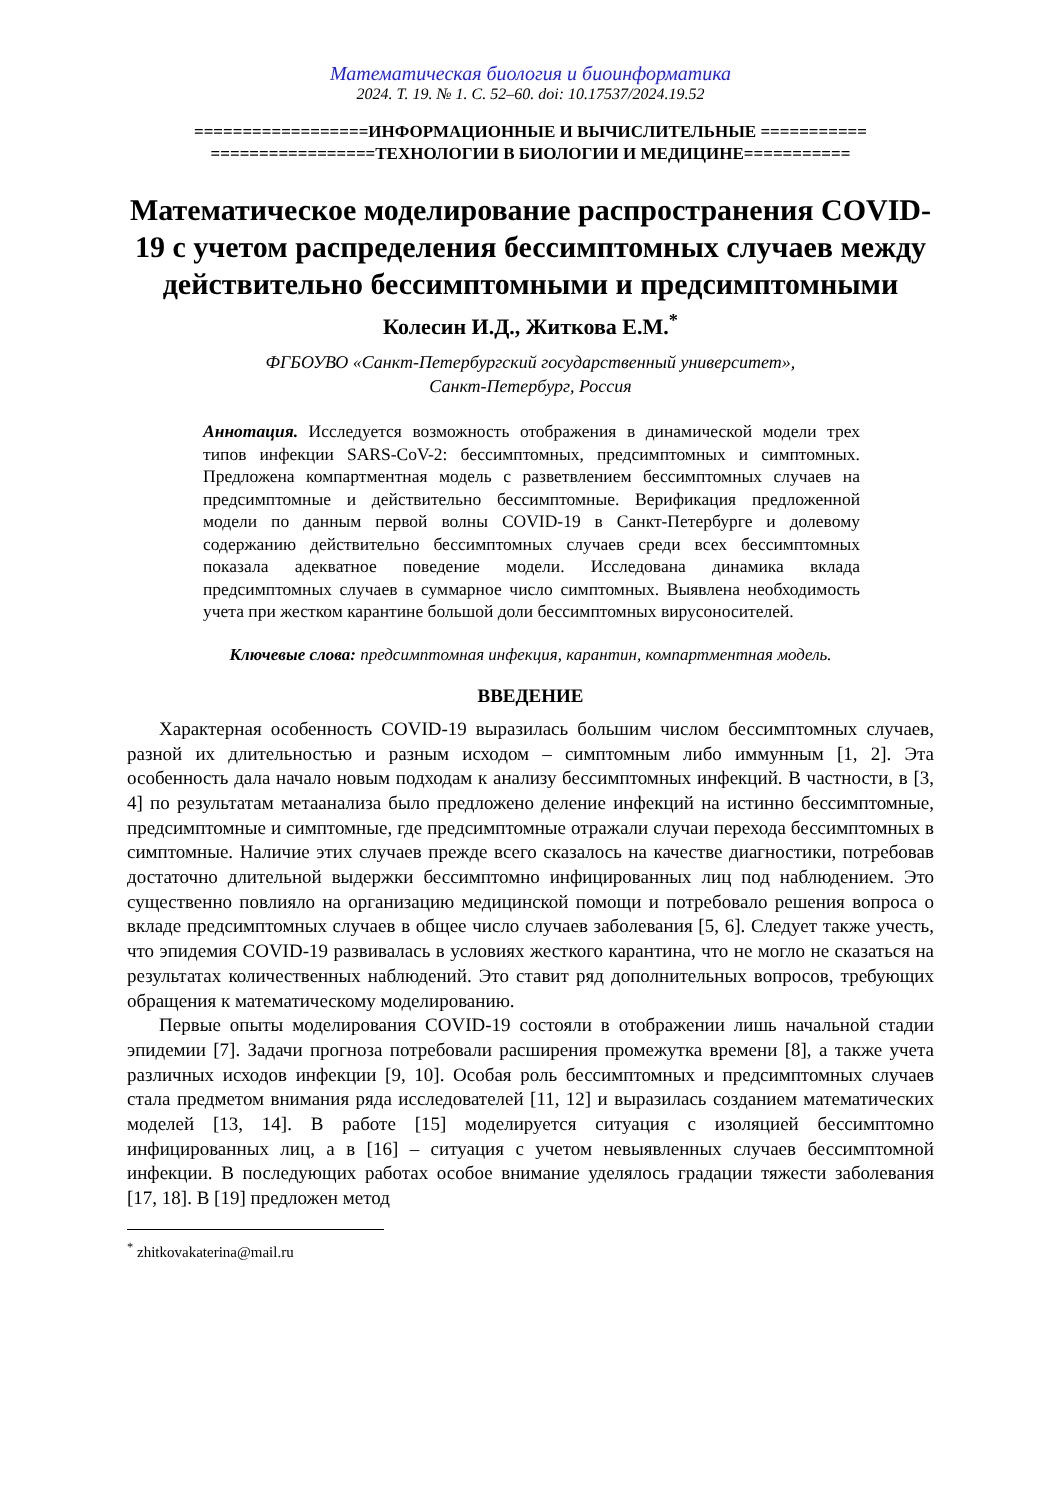Математическая биология и биоинформатика
2024. Т. 19. № 1. С. 52–60. doi: 10.17537/2024.19.52
==================ИНФОРМАЦИОННЫЕ И ВЫЧИСЛИТЕЛЬНЫЕ ===========
=================ТЕХНОЛОГИИ В БИОЛОГИИ И МЕДИЦИНЕ===========
Математическое моделирование распространения COVID-19 с учетом распределения бессимптомных случаев между действительно бессимптомными и предсимптомными
Колесин И.Д., Житкова Е.М.<sup>*</sup>
ФГБОУВО «Санкт-Петербургский государственный университет»,
Санкт-Петербург, Россия
Аннотация. Исследуется возможность отображения в динамической модели трех типов инфекции SARS-CoV-2: бессимптомных, предсимптомных и симптомных. Предложена компартментная модель с разветвлением бессимптомных случаев на предсимптомные и действительно бессимптомные. Верификация предложенной модели по данным первой волны COVID-19 в Санкт-Петербурге и долевому содержанию действительно бессимптомных случаев среди всех бессимптомных показала адекватное поведение модели. Исследована динамика вклада предсимптомных случаев в суммарное число симптомных. Выявлена необходимость учета при жестком карантине большой доли бессимптомных вирусоносителей.
Ключевые слова: предсимптомная инфекция, карантин, компартментная модель.
ВВЕДЕНИЕ
Характерная особенность COVID-19 выразилась большим числом бессимптомных случаев, разной их длительностью и разным исходом – симптомным либо иммунным [1, 2]. Эта особенность дала начало новым подходам к анализу бессимптомных инфекций. В частности, в [3, 4] по результатам метаанализа было предложено деление инфекций на истинно бессимптомные, предсимптомные и симптомные, где предсимптомные отражали случаи перехода бессимптомных в симптомные. Наличие этих случаев прежде всего сказалось на качестве диагностики, потребовав достаточно длительной выдержки бессимптомно инфицированных лиц под наблюдением. Это существенно повлияло на организацию медицинской помощи и потребовало решения вопроса о вкладе предсимптомных случаев в общее число случаев заболевания [5, 6]. Следует также учесть, что эпидемия COVID-19 развивалась в условиях жесткого карантина, что не могло не сказаться на результатах количественных наблюдений. Это ставит ряд дополнительных вопросов, требующих обращения к математическому моделированию.
Первые опыты моделирования COVID-19 состояли в отображении лишь начальной стадии эпидемии [7]. Задачи прогноза потребовали расширения промежутка времени [8], а также учета различных исходов инфекции [9, 10]. Особая роль бессимптомных и предсимптомных случаев стала предметом внимания ряда исследователей [11, 12] и выразилась созданием математических моделей [13, 14]. В работе [15] моделируется ситуация с изоляцией бессимптомно инфицированных лиц, а в [16] – ситуация с учетом невыявленных случаев бессимптомной инфекции. В последующих работах особое внимание уделялось градации тяжести заболевания [17, 18]. В [19] предложен метод
<sup>*</sup> zhitkovakaterina@mail.ru